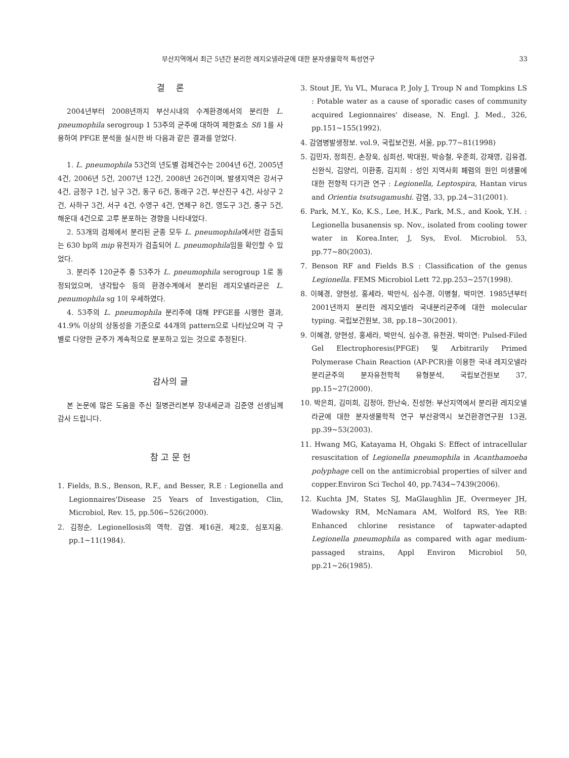부산지역에서 최근 5년간 분리한 레지오넬라균에 대한 분자생물학적 특성연구 33
결 론
2004년부터 2008년까지 부산시내의 수계환경에서의 분리한 L. pneumophila serogroup 1 53주의 균주에 대하여 제한효소 Sfi 1를 사용하여 PFGE 분석을 실시한 바 다음과 같은 결과를 얻었다.
1. L. pneumophila 53건의 년도별 검체건수는 2004년 6건, 2005년 4건, 2006년 5건, 2007년 12건, 2008년 26건이며, 발생지역은 강서구 4건, 금정구 1건, 남구 3건, 동구 6건, 동래구 2건, 부산진구 4건, 사상구 2건, 사하구 3건, 서구 4건, 수영구 4건, 연제구 8건, 영도구 3건, 중구 5건, 해운대 4건으로 고루 분포하는 경향을 나타내었다.
2. 53개의 검체에서 분리된 균종 모두 L. pneumophila에서만 검출되는 630 bp의 mip 유전자가 검출되어 L. pneumophila임을 확인할 수 있었다.
3. 분리주 120균주 중 53주가 L. pneumophila serogroup 1로 동정되었으며, 냉각탑수 등의 환경수계에서 분리된 레지오넬라균은 L. penumophila sg 1이 우세하였다.
4. 53주의 L. pneumophila 분리주에 대해 PFGE를 시행한 결과, 41.9% 이상의 상동성을 기준으로 44개의 pattern으로 나타났으며 각 구별로 다양한 균주가 계속적으로 분포하고 있는 것으로 추정된다.
감사의 글
본 논문에 많은 도움을 주신 질병관리본부 장내세균과 김준영 선생님께 감사 드립니다.
참 고 문 헌
1. Fields, B.S., Benson, R.F., and Besser, R.E : Legionella and Legionnaires'Disease 25 Years of Investigation, Clin, Microbiol, Rev. 15, pp.506~526(2000).
2. 김정순, Legionellosis의 역학. 감염. 제16권, 제2호, 심포지움. pp.1~11(1984).
3. Stout JE, Yu VL, Muraca P, Joly J, Troup N and Tompkins LS : Potable water as a cause of sporadic cases of community acquired Legionnaires' disease, N. Engl. J. Med., 326, pp.151~155(1992).
4. 감염병발생정보. vol.9, 국립보건원, 서울, pp.77~81(1998)
5. 김민자, 정희진, 손장욱, 심희선, 박대원, 박승철, 우준희, 강재영, 김유겸, 신완식, 김양리, 이환종, 김지희 : 성인 지역사회 폐렴의 원인 미생물에 대한 전향적 다기관 연구 : Legionella, Leptospira, Hantan virus and Orientia tsutsugamushi. 감염, 33, pp.24~31(2001).
6. Park, M.Y., Ko, K.S., Lee, H.K., Park, M.S., and Kook, Y.H. : Legionella busanensis sp. Nov., isolated from cooling tower water in Korea.Inter, J, Sys, Evol. Microbiol. 53, pp.77~80(2003).
7. Benson RF and Fields B.S : Classification of the genus Legionella. FEMS Microbiol Lett 72.pp.253~257(1998).
8. 이혜경, 양현성, 홍세라, 박만식, 심수경, 이병철, 박미연. 1985년부터 2001년까지 분리한 레지오넬라 국내분리균주에 대한 molecular typing. 국립보건원보, 38, pp.18~30(2001).
9. 이혜경, 양현성, 홍세라, 박만식, 심수경, 유천권, 박미연: Pulsed-Filed Gel Electrophoresis(PFGE) 및 Arbitrarily Primed Polymerase Chain Reaction (AP-PCR)을 이용한 국내 레지오넬라 분리균주의 분자유전학적 유형분석, 국립보건원보 37, pp.15~27(2000).
10. 박은희, 김미희, 김정아, 한난숙, 진성현: 부산지역에서 분리환 레지오넬라균에 대한 분자생물학적 연구 부산광역시 보건환경연구원 13권, pp.39~53(2003).
11. Hwang MG, Katayama H, Ohgaki S: Effect of intracellular resuscitation of Legionella pneumophila in Acanthamoeba polyphage cell on the antimicrobial properties of silver and copper.Environ Sci Techol 40, pp.7434~7439(2006).
12. Kuchta JM, States SJ, MaGlaughlin JE, Overmeyer JH, Wadowsky RM, McNamara AM, Wolford RS, Yee RB: Enhanced chlorine resistance of tapwater-adapted Legionella pneumophila as compared with agar medium-passaged strains, Appl Environ Microbiol 50, pp.21~26(1985).